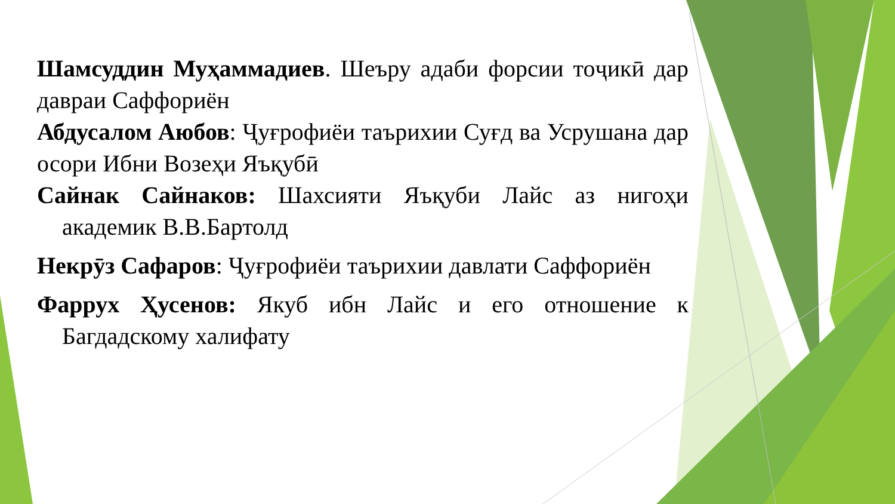Шамсуддин Муҳаммадиев. Шеъру адаби форсии тоҷикӣ дар давраи Саффориён
Абдусалом Аюбов: Ҷуғрофиёи таърихии Суғд ва Усрушана дар осори Ибни Возеҳи Яъқубӣ
Сайнак Сайнаков: Шахсияти Яъқуби Лайс аз нигоҳи академик В.В.Бартолд
Некрӯз Сафаров: Ҷуғрофиёи таърихии давлати Саффориён
Фаррух Ҳусенов: Якуб ибн Лайс и его отношение к Багдадскому халифату